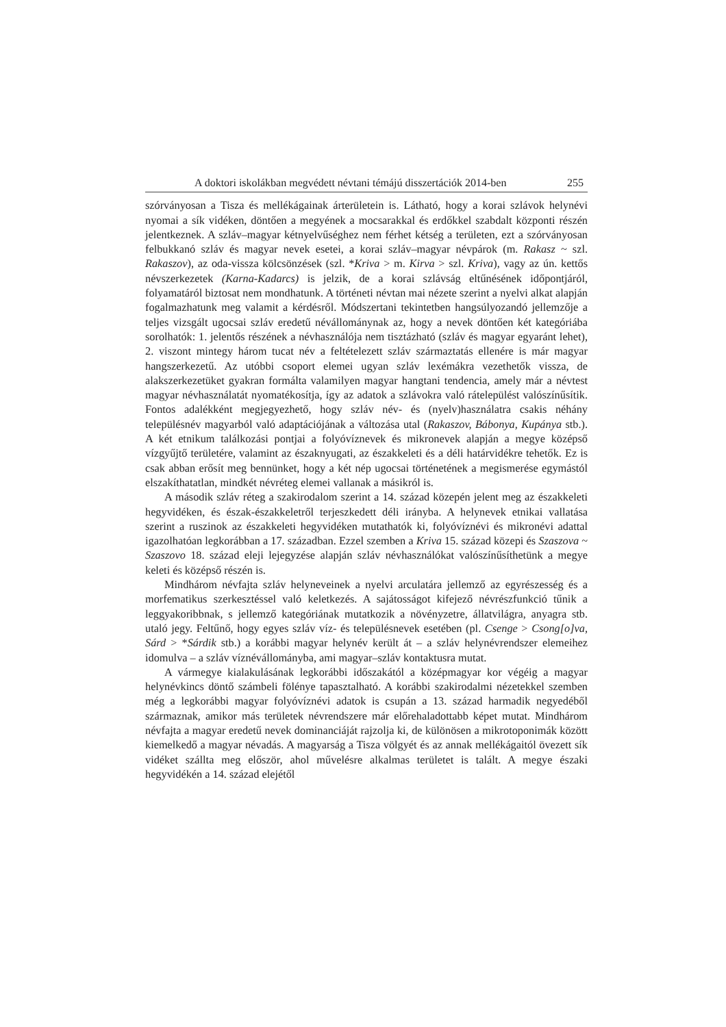A doktori iskolákban megvédett névtani témájú disszertációk 2014-ben 255
szórványosan a Tisza és mellékágainak árterületein is. Látható, hogy a korai szlávok helynévi nyomai a sík vidéken, döntően a megyének a mocsarakkal és erdőkkel szabdalt központi részén jelentkeznek. A szláv–magyar kétnyelvűséghez nem férhet kétség a területen, ezt a szórványosan felbukkanó szláv és magyar nevek esetei, a korai szláv–magyar névpárok (m. Rakasz ~ szl. Rakaszov), az oda-vissza kölcsönzések (szl. *Kriva > m. Kirva > szl. Kriva), vagy az ún. kettős névszerkezetek (Karna-Kadarcs) is jelzik, de a korai szlávság eltűnésének időpontjáról, folyamatáról biztosat nem mondhatunk. A történeti névtan mai nézete szerint a nyelvi alkat alapján fogalmazhatunk meg valamit a kérdésről. Módszertani tekintetben hangsúlyozandó jellemzője a teljes vizsgált ugocsai szláv eredetű névállománynak az, hogy a nevek döntően két kategóriába sorolhatók: 1. jelentős részének a névhasználója nem tisztázható (szláv és magyar egyaránt lehet), 2. viszont mintegy három tucat név a feltételezett szláv származtatás ellenére is már magyar hangszerkezetű. Az utóbbi csoport elemei ugyan szláv lexémákra vezethetők vissza, de alakszerkezetüket gyakran formálta valamilyen magyar hangtani tendencia, amely már a névtest magyar névhasználatát nyomatékosítja, így az adatok a szlávokra való rátelepülést valószínűsítik. Fontos adalékként megjegyezhető, hogy szláv név- és (nyelv)használatra csakis néhány településnév magyarból való adaptációjának a változása utal (Rakaszov, Bábonya, Kupánya stb.). A két etnikum találkozási pontjai a folyóvíznevek és mikronevek alapján a megye középső vízgyűjtő területére, valamint az északnyugati, az északkeleti és a déli határvidékre tehetők. Ez is csak abban erősít meg bennünket, hogy a két nép ugocsai történetének a megismerése egymástól elszakíthatatlan, mindkét névréteg elemei vallanak a másikról is.
A második szláv réteg a szakirodalom szerint a 14. század közepén jelent meg az északkeleti hegyvidéken, és észak-északkeletről terjeszkedett déli irányba. A helynevek etnikai vallatása szerint a ruszinok az északkeleti hegyvidéken mutathatók ki, folyóvíznévi és mikronévi adattal igazolhatóan legkorábban a 17. században. Ezzel szemben a Kriva 15. század közepi és Szaszova ~ Szaszovo 18. század eleji lejegyzése alapján szláv névhasználókat valószínűsíthetünk a megye keleti és középső részén is.
Mindhárom névfajta szláv helyneveinek a nyelvi arculatára jellemző az egyrészesség és a morfematikus szerkesztéssel való keletkezés. A sajátosságot kifejező névrészfunkció tűnik a leggyakoribbnak, s jellemző kategóriának mutatkozik a növényzetre, állatvilágra, anyagra stb. utaló jegy. Feltűnő, hogy egyes szláv víz- és településnevek esetében (pl. Csenge > Csong[o]va, Sárd > *Sárdik stb.) a korábbi magyar helynév került át – a szláv helynévrendszer elemeihez idomulva – a szláv víznévállományba, ami magyar–szláv kontaktusra mutat.
A vármegye kialakulásának legkorábbi időszakától a középmagyar kor végéig a magyar helynévkincs döntő számbeli fölénye tapasztalható. A korábbi szakirodalmi nézetekkel szemben még a legkorábbi magyar folyóvíznévi adatok is csupán a 13. század harmadik negyedéből származnak, amikor más területek névrendszere már előrehaladottabb képet mutat. Mindhárom névfajta a magyar eredetű nevek dominanciáját rajzolja ki, de különösen a mikrotoponimák között kiemelkedő a magyar névadás. A magyarság a Tisza völgyét és az annak mellékágaitól övezett sík vidéket szállta meg először, ahol művelésre alkalmas területet is talált. A megye északi hegyvidékén a 14. század elejétől